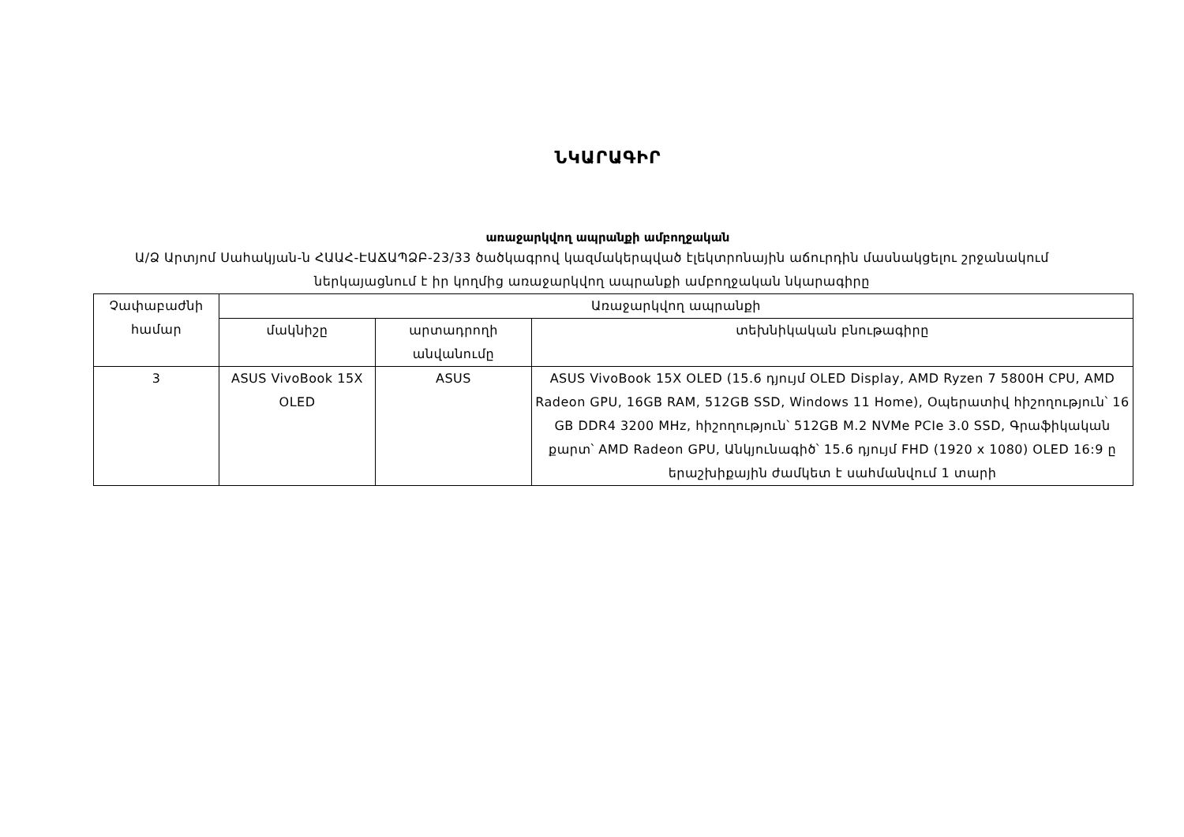ՆԿԱՐԱԳԻՐ
առաջարկվող ապրանքի ամբողջական
Ա/Ձ Արտյոմ Սահակյան-ն ՀԱԱՀ-ԷԱՃԱՊՁԲ-23/33 ծածկագրով կազմակերպված էլեկտրոնային աճուրդին մասնակցելու շրջանակում ներկայացնում է իր կողմից առաջարկվող ապրանքի ամբողջական նկարագիրը
| Չափաբաժնի համար | Առաջարկվող ապրանքի | | |
| --- | --- | --- | --- |
| | մակնիշը | արտադրողի անվանումը | տեխնիկական բնութագիրը |
| 3 | ASUS VivoBook 15X OLED | ASUS | ASUS VivoBook 15X OLED (15.6 դյույմ OLED Display, AMD Ryzen 7 5800H CPU, AMD Radeon GPU, 16GB RAM, 512GB SSD, Windows 11 Home), Օպերատիվ հիշողություն՝ 16 GB DDR4 3200 MHz, հիշողություն՝ 512GB M.2 NVMe PCIe 3.0 SSD, Գրաֆիկական քարտ՝ AMD Radeon GPU, Անկյունագիծ՝ 15.6 դյույմ FHD (1920 x 1080) OLED 16:9 ը երաշխիքային ժամկետ է սահմանվում 1 տարի |